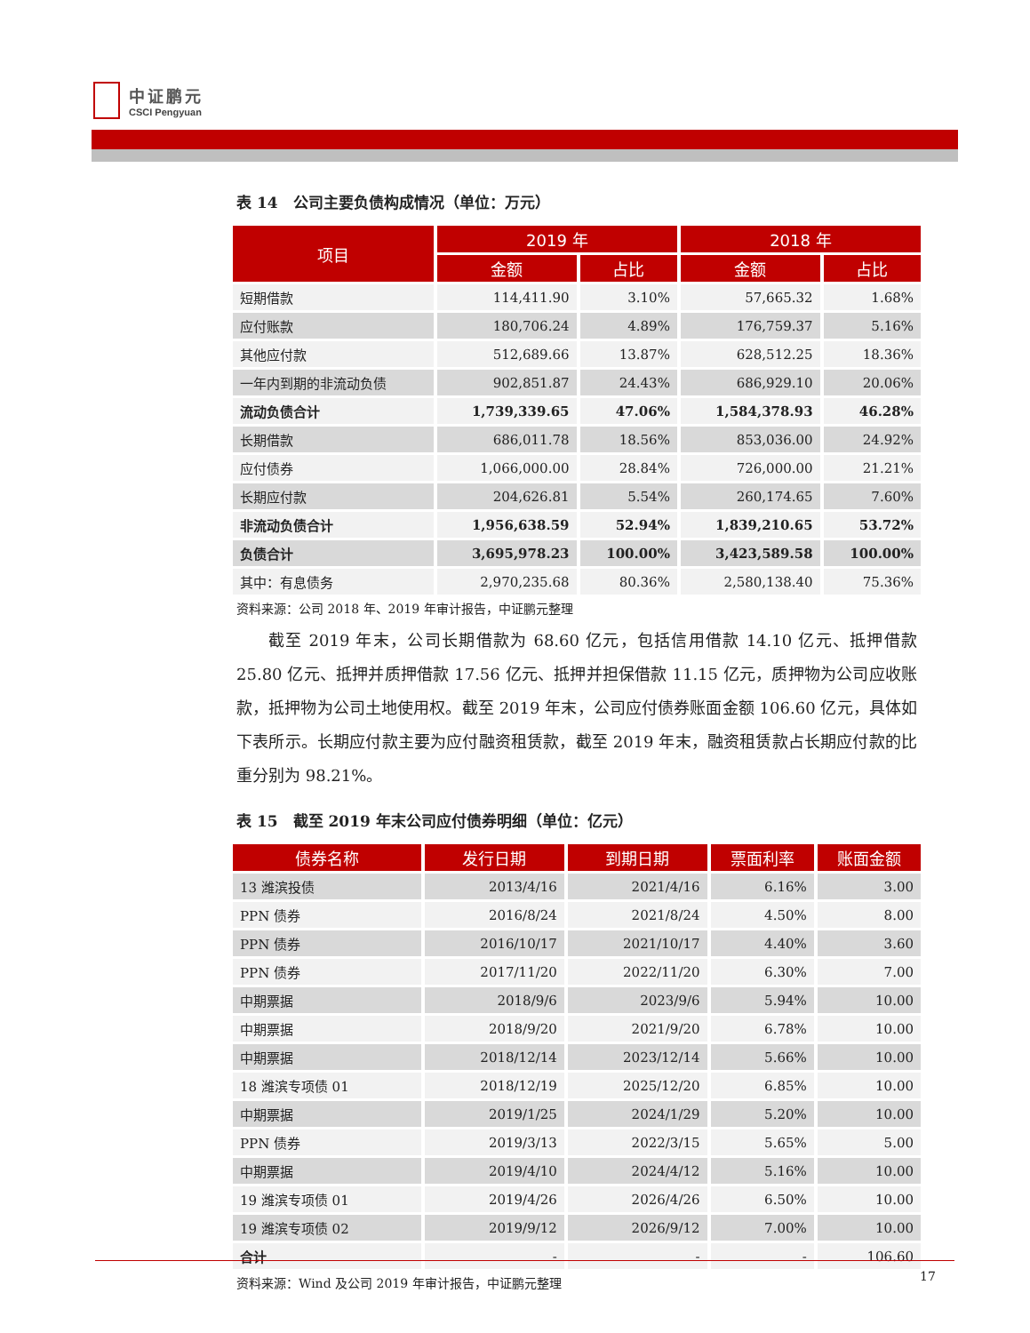中证鹏元
CSCI Pengyuan
表 14　公司主要负债构成情况（单位：万元）
| 项目 | 2019 年 | | 2018 年 | |
| --- | --- | --- | --- | --- |
| | 金额 | 占比 | 金额 | 占比 |
| 短期借款 | 114,411.90 | 3.10% | 57,665.32 | 1.68% |
| 应付账款 | 180,706.24 | 4.89% | 176,759.37 | 5.16% |
| 其他应付款 | 512,689.66 | 13.87% | 628,512.25 | 18.36% |
| 一年内到期的非流动负债 | 902,851.87 | 24.43% | 686,929.10 | 20.06% |
| 流动负债合计 | 1,739,339.65 | 47.06% | 1,584,378.93 | 46.28% |
| 长期借款 | 686,011.78 | 18.56% | 853,036.00 | 24.92% |
| 应付债券 | 1,066,000.00 | 28.84% | 726,000.00 | 21.21% |
| 长期应付款 | 204,626.81 | 5.54% | 260,174.65 | 7.60% |
| 非流动负债合计 | 1,956,638.59 | 52.94% | 1,839,210.65 | 53.72% |
| 负债合计 | 3,695,978.23 | 100.00% | 3,423,589.58 | 100.00% |
| 其中：有息债务 | 2,970,235.68 | 80.36% | 2,580,138.40 | 75.36% |
资料来源：公司 2018 年、2019 年审计报告，中证鹏元整理
截至 2019 年末，公司长期借款为 68.60 亿元，包括信用借款 14.10 亿元、抵押借款 25.80 亿元、抵押并质押借款 17.56 亿元、抵押并担保借款 11.15 亿元，质押物为公司应收账款，抵押物为公司土地使用权。截至 2019 年末，公司应付债券账面金额 106.60 亿元，具体如下表所示。长期应付款主要为应付融资租赁款，截至 2019 年末，融资租赁款占长期应付款的比重分别为 98.21%。
表 15　截至 2019 年末公司应付债券明细（单位：亿元）
| 债券名称 | 发行日期 | 到期日期 | 票面利率 | 账面金额 |
| --- | --- | --- | --- | --- |
| 13 潍滨投债 | 2013/4/16 | 2021/4/16 | 6.16% | 3.00 |
| PPN 债券 | 2016/8/24 | 2021/8/24 | 4.50% | 8.00 |
| PPN 债券 | 2016/10/17 | 2021/10/17 | 4.40% | 3.60 |
| PPN 债券 | 2017/11/20 | 2022/11/20 | 6.30% | 7.00 |
| 中期票据 | 2018/9/6 | 2023/9/6 | 5.94% | 10.00 |
| 中期票据 | 2018/9/20 | 2021/9/20 | 6.78% | 10.00 |
| 中期票据 | 2018/12/14 | 2023/12/14 | 5.66% | 10.00 |
| 18 潍滨专项债 01 | 2018/12/19 | 2025/12/20 | 6.85% | 10.00 |
| 中期票据 | 2019/1/25 | 2024/1/29 | 5.20% | 10.00 |
| PPN 债券 | 2019/3/13 | 2022/3/15 | 5.65% | 5.00 |
| 中期票据 | 2019/4/10 | 2024/4/12 | 5.16% | 10.00 |
| 19 潍滨专项债 01 | 2019/4/26 | 2026/4/26 | 6.50% | 10.00 |
| 19 潍滨专项债 02 | 2019/9/12 | 2026/9/12 | 7.00% | 10.00 |
| 合计 | - | - | - | 106.60 |
资料来源：Wind 及公司 2019 年审计报告，中证鹏元整理
17